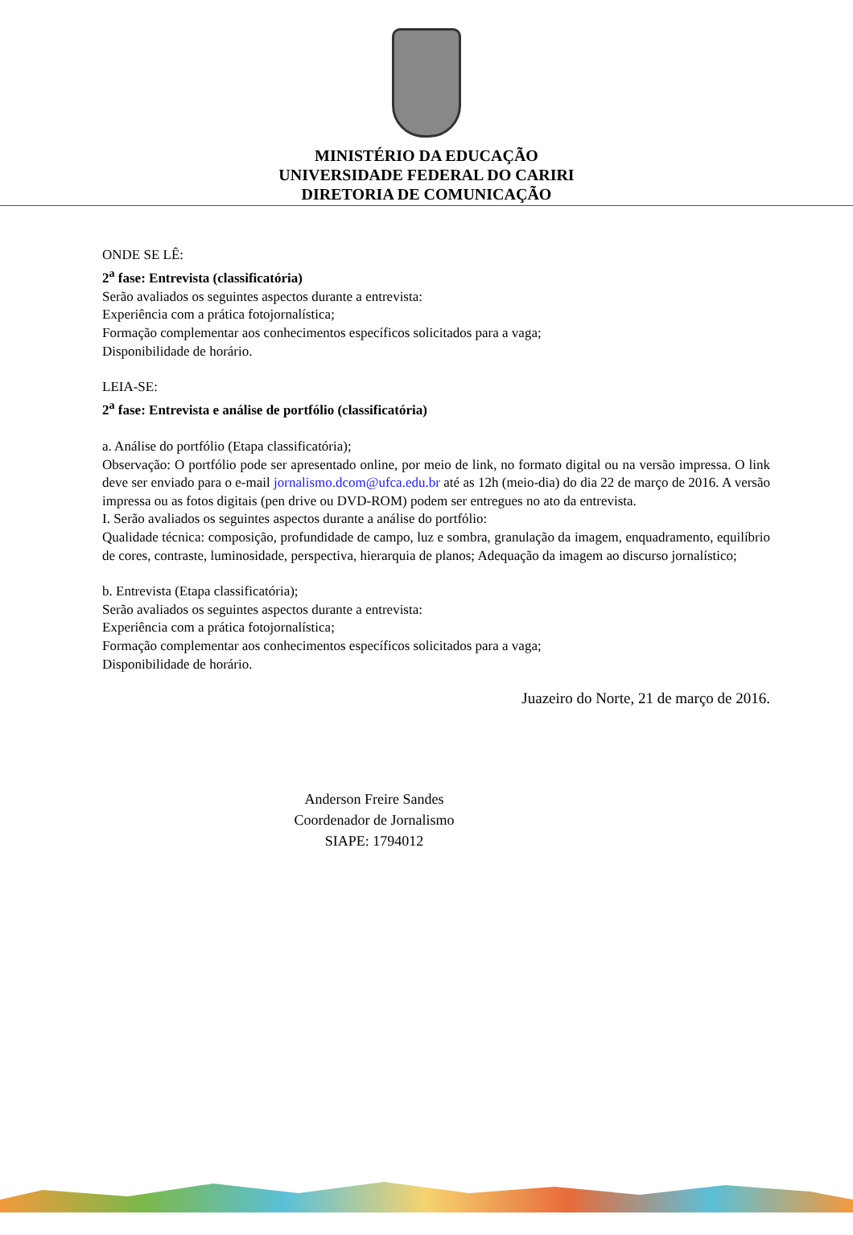MINISTÉRIO DA EDUCAÇÃO
UNIVERSIDADE FEDERAL DO CARIRI
DIRETORIA DE COMUNICAÇÃO
ONDE SE LÊ:
2<sup>a</sup> fase: Entrevista (classificatória)
Serão avaliados os seguintes aspectos durante a entrevista:
Experiência com a prática fotojornalística;
Formação complementar aos conhecimentos específicos solicitados para a vaga;
Disponibilidade de horário.
LEIA-SE:
2<sup>a</sup> fase: Entrevista e análise de portfólio (classificatória)
a. Análise do portfólio (Etapa classificatória);
Observação: O portfólio pode ser apresentado online, por meio de link, no formato digital ou na versão impressa. O link deve ser enviado para o e-mail jornalismo.dcom@ufca.edu.br até as 12h (meio-dia) do dia 22 de março de 2016. A versão impressa ou as fotos digitais (pen drive ou DVD-ROM) podem ser entregues no ato da entrevista.
I. Serão avaliados os seguintes aspectos durante a análise do portfólio:
Qualidade técnica: composição, profundidade de campo, luz e sombra, granulação da imagem, enquadramento, equilíbrio de cores, contraste, luminosidade, perspectiva, hierarquia de planos; Adequação da imagem ao discurso jornalístico;
b. Entrevista (Etapa classificatória);
Serão avaliados os seguintes aspectos durante a entrevista:
Experiência com a prática fotojornalística;
Formação complementar aos conhecimentos específicos solicitados para a vaga;
Disponibilidade de horário.
Juazeiro do Norte, 21 de março de 2016.
Anderson Freire Sandes
Coordenador de Jornalismo
SIAPE: 1794012